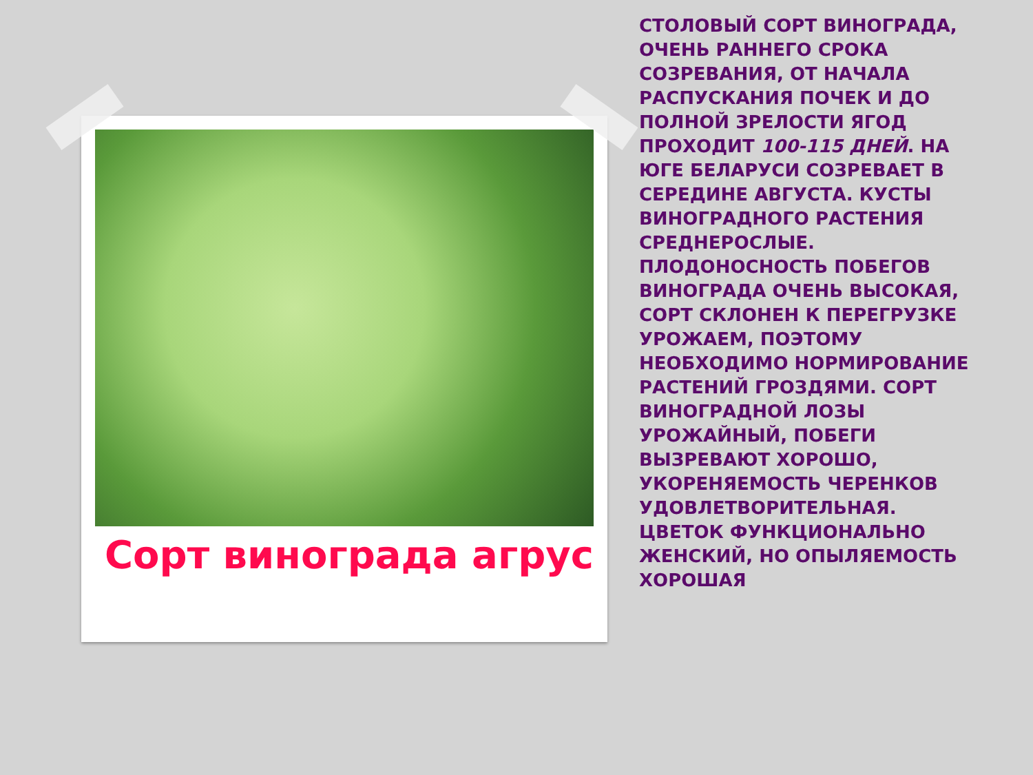Сорт винограда агрус
СТОЛОВЫЙ СОРТ ВИНОГРАДА, ОЧЕНЬ РАННЕГО СРОКА СОЗРЕВАНИЯ, ОТ НАЧАЛА РАСПУСКАНИЯ ПОЧЕК И ДО ПОЛНОЙ ЗРЕЛОСТИ ЯГОД ПРОХОДИТ 100-115 ДНЕЙ. НА ЮГЕ БЕЛАРУСИ СОЗРЕВАЕТ В СЕРЕДИНЕ АВГУСТА. КУСТЫ ВИНОГРАДНОГО РАСТЕНИЯ СРЕДНЕРОСЛЫЕ. ПЛОДОНОСНОСТЬ ПОБЕГОВ ВИНОГРАДА ОЧЕНЬ ВЫСОКАЯ, СОРТ СКЛОНЕН К ПЕРЕГРУЗКЕ УРОЖАЕМ, ПОЭТОМУ НЕОБХОДИМО НОРМИРОВАНИЕ РАСТЕНИЙ ГРОЗДЯМИ. СОРТ ВИНОГРАДНОЙ ЛОЗЫ УРОЖАЙНЫЙ, ПОБЕГИ ВЫЗРЕВАЮТ ХОРОШО, УКОРЕНЯЕМОСТЬ ЧЕРЕНКОВ УДОВЛЕТВОРИТЕЛЬНАЯ. ЦВЕТОК ФУНКЦИОНАЛЬНО ЖЕНСКИЙ, НО ОПЫЛЯЕМОСТЬ ХОРОШАЯ